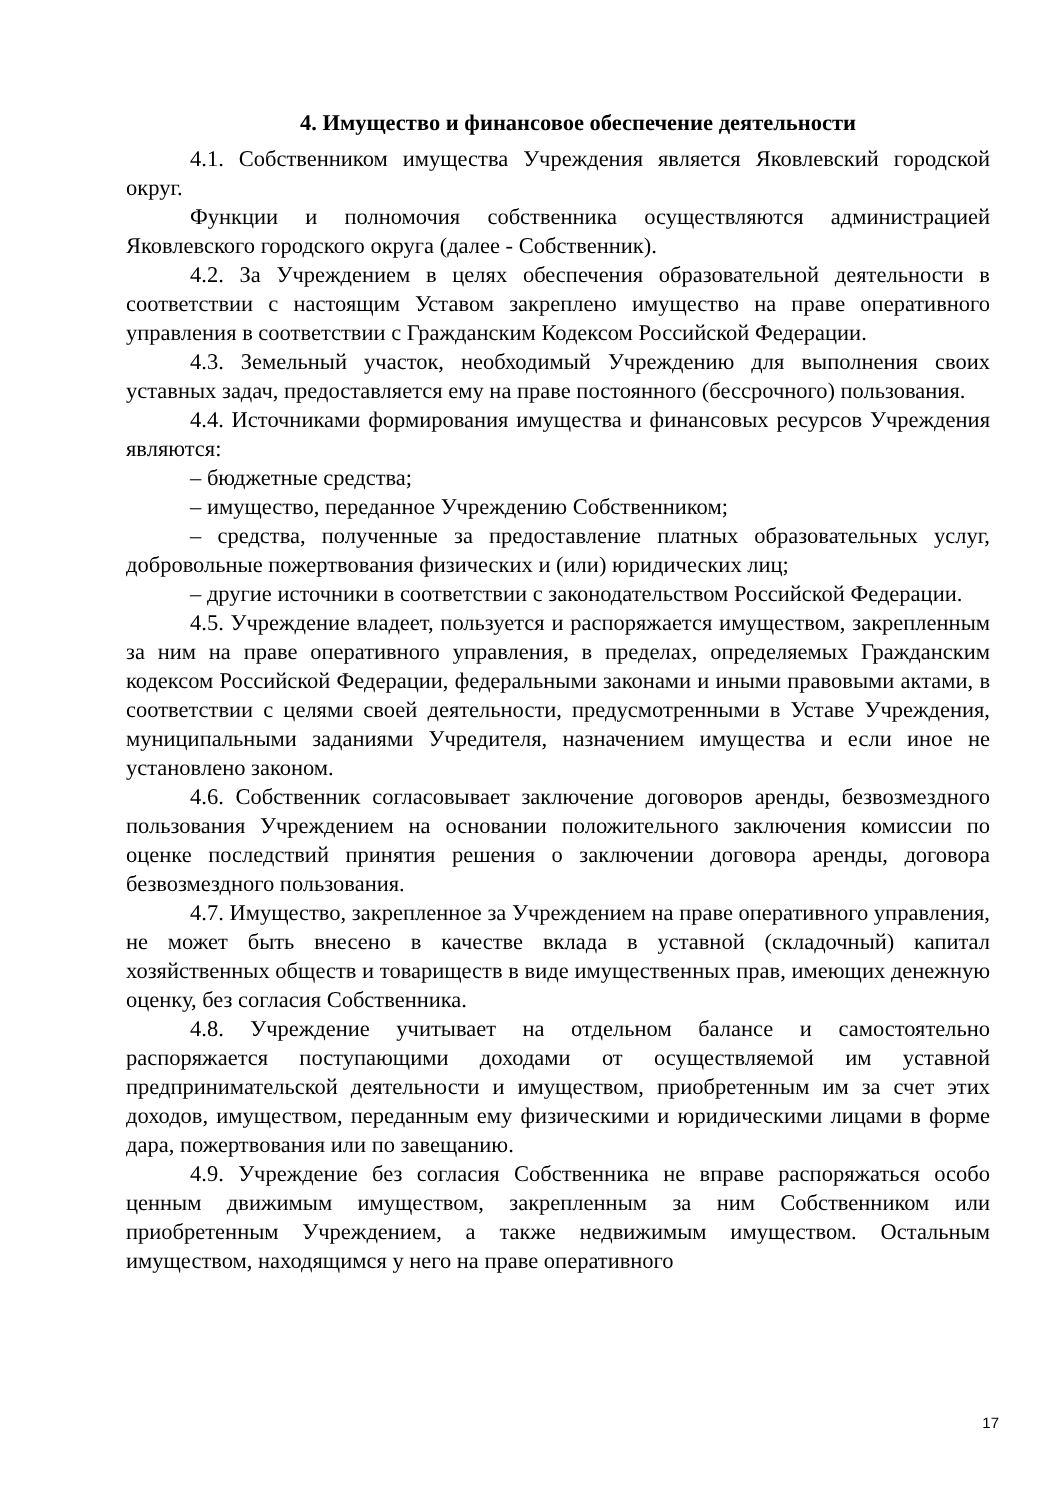4. Имущество и финансовое обеспечение деятельности
4.1. Собственником имущества Учреждения является Яковлевский городской округ.
Функции и полномочия собственника осуществляются администрацией Яковлевского городского округа (далее - Собственник).
4.2. За Учреждением в целях обеспечения образовательной деятельности в соответствии с настоящим Уставом закреплено имущество на праве оперативного управления в соответствии с Гражданским Кодексом Российской Федерации.
4.3. Земельный участок, необходимый Учреждению для выполнения своих уставных задач, предоставляется ему на праве постоянного (бессрочного) пользования.
4.4. Источниками формирования имущества и финансовых ресурсов Учреждения являются:
– бюджетные средства;
– имущество, переданное Учреждению Собственником;
– средства, полученные за предоставление платных образовательных услуг, добровольные пожертвования физических и (или) юридических лиц;
– другие источники в соответствии с законодательством Российской Федерации.
4.5. Учреждение владеет, пользуется и распоряжается имуществом, закрепленным за ним на праве оперативного управления, в пределах, определяемых Гражданским кодексом Российской Федерации, федеральными законами и иными правовыми актами, в соответствии с целями своей деятельности, предусмотренными в Уставе Учреждения, муниципальными заданиями Учредителя, назначением имущества и если иное не установлено законом.
4.6. Собственник согласовывает заключение договоров аренды, безвозмездного пользования Учреждением на основании положительного заключения комиссии по оценке последствий принятия решения о заключении договора аренды, договора безвозмездного пользования.
4.7. Имущество, закрепленное за Учреждением на праве оперативного управления, не может быть внесено в качестве вклада в уставной (складочный) капитал хозяйственных обществ и товариществ в виде имущественных прав, имеющих денежную оценку, без согласия Собственника.
4.8. Учреждение учитывает на отдельном балансе и самостоятельно распоряжается поступающими доходами от осуществляемой им уставной предпринимательской деятельности и имуществом, приобретенным им за счет этих доходов, имуществом, переданным ему физическими и юридическими лицами в форме дара, пожертвования или по завещанию.
4.9. Учреждение без согласия Собственника не вправе распоряжаться особо ценным движимым имуществом, закрепленным за ним Собственником или приобретенным Учреждением, а также недвижимым имуществом. Остальным имуществом, находящимся у него на праве оперативного
17